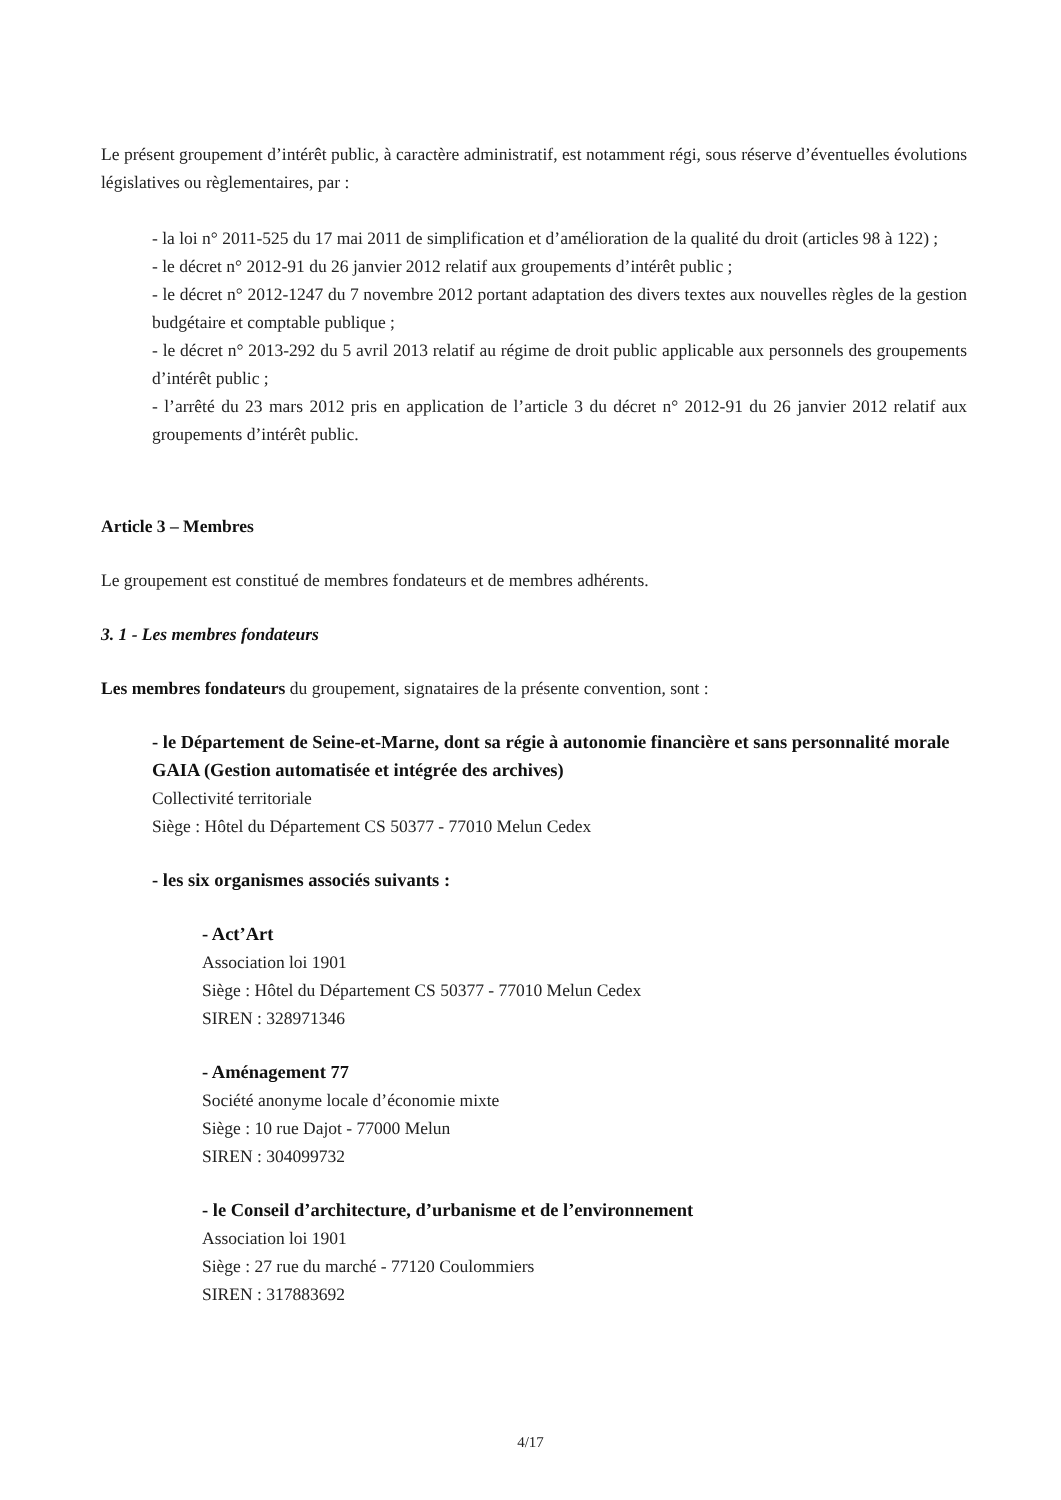Le présent groupement d’intérêt public, à caractère administratif, est notamment régi, sous réserve d’éventuelles évolutions législatives ou règlementaires, par :
- la loi n° 2011-525 du 17 mai 2011 de simplification et d’amélioration de la qualité du droit (articles 98 à 122) ;
- le décret n° 2012-91 du 26 janvier 2012 relatif aux groupements d’intérêt public ;
- le décret n° 2012-1247 du 7 novembre 2012 portant adaptation des divers textes aux nouvelles règles de la gestion budgétaire et comptable publique ;
- le décret n° 2013-292 du 5 avril 2013 relatif au régime de droit public applicable aux personnels des groupements d’intérêt public ;
- l’arrêté du 23 mars 2012 pris en application de l’article 3 du décret n° 2012-91 du 26 janvier 2012 relatif aux groupements d’intérêt public.
Article 3 – Membres
Le groupement est constitué de membres fondateurs et de membres adhérents.
3. 1 - Les membres fondateurs
Les membres fondateurs du groupement, signataires de la présente convention, sont :
- le Département de Seine-et-Marne, dont sa régie à autonomie financière et sans personnalité morale GAIA (Gestion automatisée et intégrée des archives)
Collectivité territoriale
Siège : Hôtel du Département CS 50377 - 77010 Melun Cedex
- les six organismes associés suivants :
- Act’Art
Association loi 1901
Siège : Hôtel du Département CS 50377 - 77010 Melun Cedex
SIREN : 328971346
- Aménagement 77
Société anonyme locale d’économie mixte
Siège : 10 rue Dajot - 77000 Melun
SIREN : 304099732
- le Conseil d’architecture, d’urbanisme et de l’environnement
Association loi 1901
Siège : 27 rue du marché - 77120 Coulommiers
SIREN : 317883692
4/17